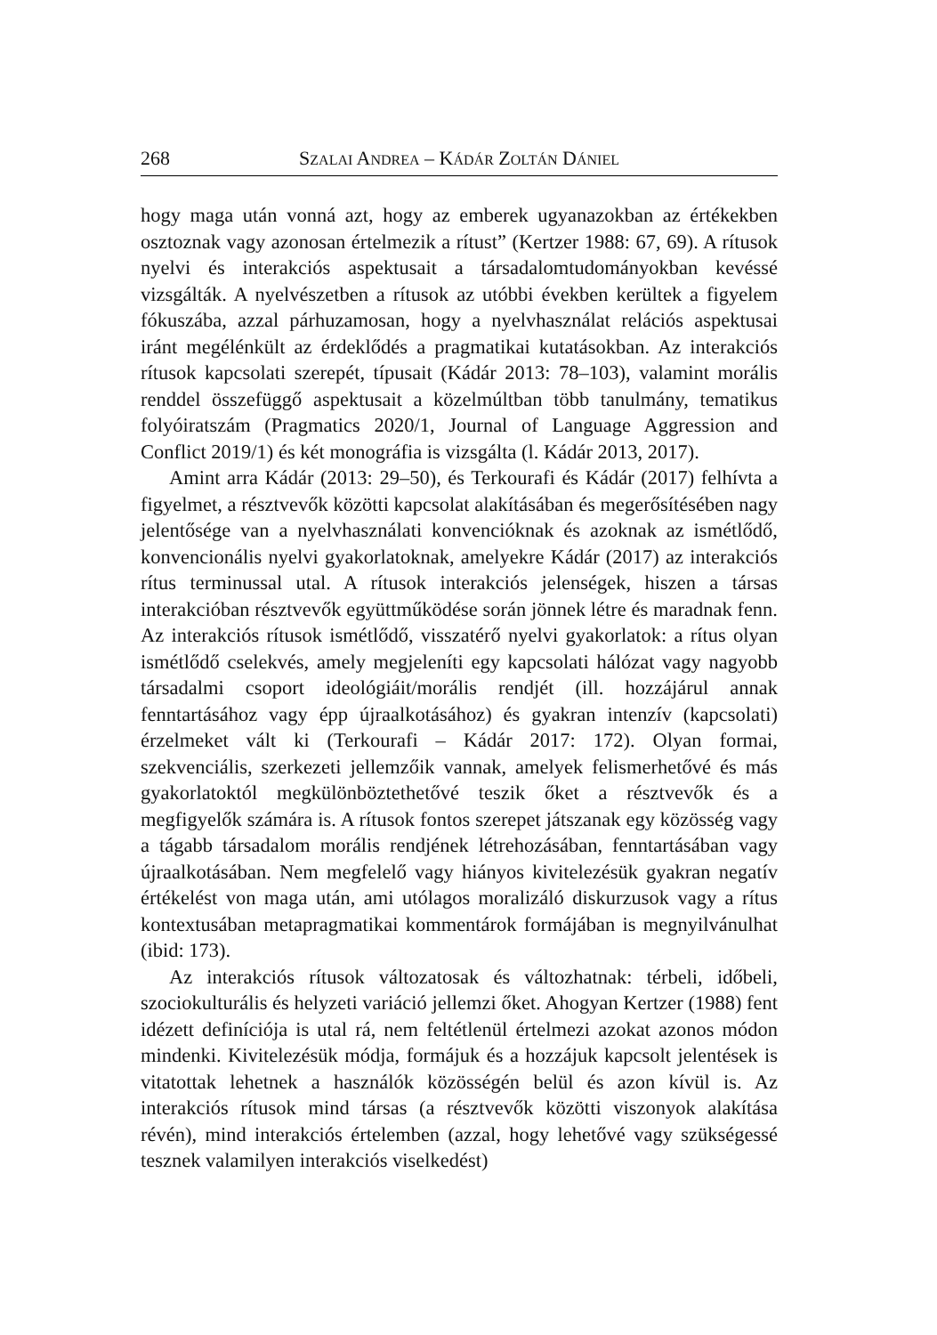268 SZALAI ANDREA – KÁDÁR ZOLTÁN DÁNIEL
hogy maga után vonná azt, hogy az emberek ugyanazokban az értékekben osztoznak vagy azonosan értelmezik a rítust” (Kertzer 1988: 67, 69). A rítusok nyelvi és interakciós aspektusait a társadalomtudományokban kevéssé vizsgálták. A nyelvészetben a rítusok az utóbbi években kerültek a figyelem fókuszába, azzal párhuzamosan, hogy a nyelvhasználat relációs aspektusai iránt megélénkült az érdeklődés a pragmatikai kutatásokban. Az interakciós rítusok kapcsolati szerepét, típusait (Kádár 2013: 78–103), valamint morális renddel összefüggő aspektusait a közelmúltban több tanulmány, tematikus folyóiratszám (Pragmatics 2020/1, Journal of Language Aggression and Conflict 2019/1) és két monográfia is vizsgálta (l. Kádár 2013, 2017).
Amint arra Kádár (2013: 29–50), és Terkourafi és Kádár (2017) felhívta a figyelmet, a résztvevők közötti kapcsolat alakításában és megerősítésében nagy jelentősége van a nyelvhasználati konvencióknak és azoknak az ismétlődő, konvencionális nyelvi gyakorlatoknak, amelyekre Kádár (2017) az interakciós rítus terminussal utal. A rítusok interakciós jelenségek, hiszen a társas interakcióban résztvevők együttműködése során jönnek létre és maradnak fenn. Az interakciós rítusok ismétlődő, visszatérő nyelvi gyakorlatok: a rítus olyan ismétlődő cselekvés, amely megjeleníti egy kapcsolati hálózat vagy nagyobb társadalmi csoport ideológiáit/morális rendjét (ill. hozzájárul annak fenntartásához vagy épp újraalkotásához) és gyakran intenzív (kapcsolati) érzelmeket vált ki (Terkourafi – Kádár 2017: 172). Olyan formai, szekvenciális, szerkezeti jellemzőik vannak, amelyek felismerhetővé és más gyakorlatoktól megkülönböztethetővé teszik őket a résztvevők és a megfigyelők számára is. A rítusok fontos szerepet játszanak egy közösség vagy a tágabb társadalom morális rendjének létrehozásában, fenntartásában vagy újraalkotásában. Nem megfelelő vagy hiányos kivitelezésük gyakran negatív értékelést von maga után, ami utólagos moralizáló diskurzusok vagy a rítus kontextusában metapragmatikai kommentárok formájában is megnyilvánulhat (ibid: 173).
Az interakciós rítusok változatosak és változhatnak: térbeli, időbeli, szociokulturális és helyzeti variáció jellemzi őket. Ahogyan Kertzer (1988) fent idézett definíciója is utal rá, nem feltétlenül értelmezi azokat azonos módon mindenki. Kivitelezésük módja, formájuk és a hozzájuk kapcsolt jelentések is vitatottak lehetnek a használók közösségén belül és azon kívül is. Az interakciós rítusok mind társas (a résztvevők közötti viszonyok alakítása révén), mind interakciós értelemben (azzal, hogy lehetővé vagy szükségessé tesznek valamilyen interakciós viselkedést)